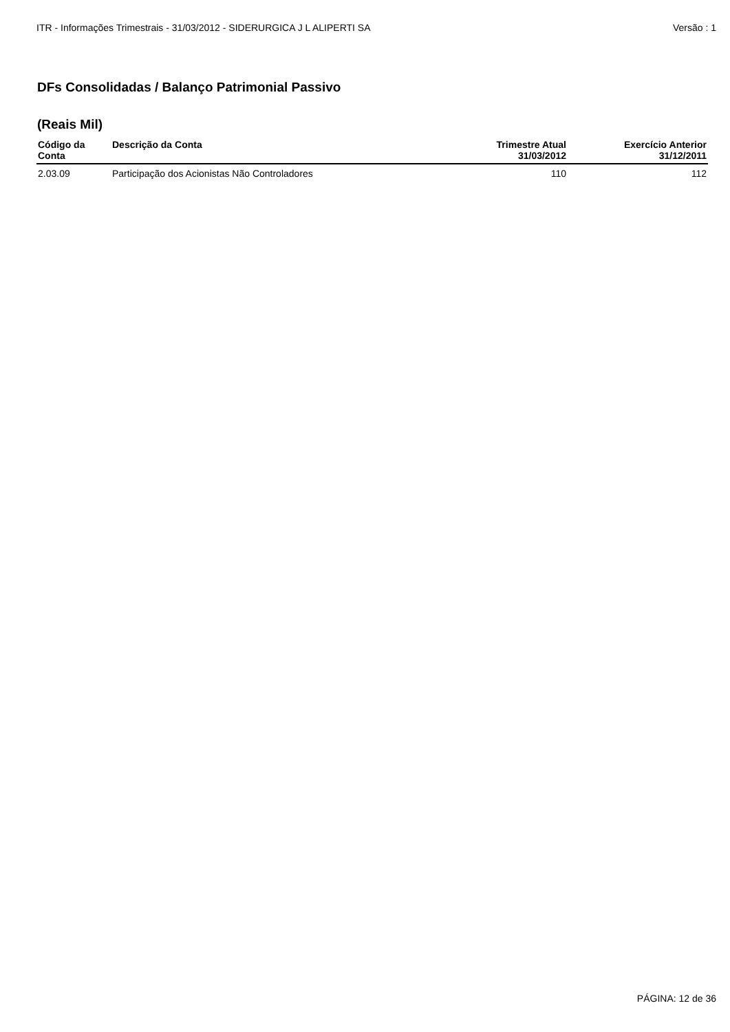ITR - Informações Trimestrais - 31/03/2012 - SIDERURGICA J L ALIPERTI SA Versão : 1
DFs Consolidadas / Balanço Patrimonial Passivo
(Reais Mil)
| Código da Conta | Descrição da Conta | Trimestre Atual 31/03/2012 | Exercício Anterior 31/12/2011 |
| --- | --- | --- | --- |
| 2.03.09 | Participação dos Acionistas Não Controladores | 110 | 112 |
PÁGINA: 12 de 36